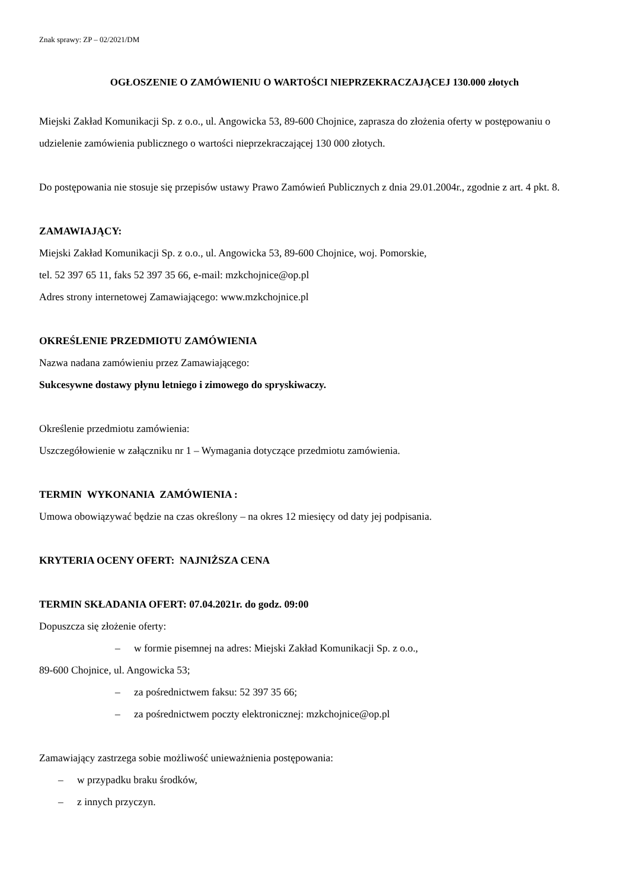Znak sprawy: ZP – 02/2021/DM
OGŁOSZENIE O ZAMÓWIENIU O WARTOŚCI NIEPRZEKRACZAJĄCEJ 130.000 złotych
Miejski Zakład Komunikacji Sp. z o.o., ul. Angowicka 53, 89-600 Chojnice, zaprasza do złożenia oferty w postępowaniu o udzielenie zamówienia publicznego o wartości nieprzekraczającej 130 000 złotych.
Do postępowania nie stosuje się przepisów ustawy Prawo Zamówień Publicznych z dnia 29.01.2004r., zgodnie z art. 4 pkt. 8.
ZAMAWIAJĄCY:
Miejski Zakład Komunikacji Sp. z o.o., ul. Angowicka 53, 89-600 Chojnice, woj. Pomorskie,
tel. 52 397 65 11, faks 52 397 35 66, e-mail: mzkchojnice@op.pl
Adres strony internetowej Zamawiającego: www.mzkchojnice.pl
OKREŚLENIE PRZEDMIOTU ZAMÓWIENIA
Nazwa nadana zamówieniu przez Zamawiającego:
Sukcesywne dostawy płynu letniego i zimowego do spryskiwaczy.
Określenie przedmiotu zamówienia:
Uszczegółowienie w załączniku nr 1 – Wymagania dotyczące przedmiotu zamówienia.
TERMIN WYKONANIA ZAMÓWIENIA :
Umowa obowiązywać będzie na czas określony – na okres 12 miesięcy od daty jej podpisania.
KRYTERIA OCENY OFERT: NAJNIŻSZA CENA
TERMIN SKŁADANIA OFERT: 07.04.2021r. do godz. 09:00
Dopuszcza się złożenie oferty:
– w formie pisemnej na adres: Miejski Zakład Komunikacji Sp. z o.o.,
89-600 Chojnice, ul. Angowicka 53;
– za pośrednictwem faksu: 52 397 35 66;
– za pośrednictwem poczty elektronicznej: mzkchojnice@op.pl
Zamawiający zastrzega sobie możliwość unieważnienia postępowania:
– w przypadku braku środków,
– z innych przyczyn.